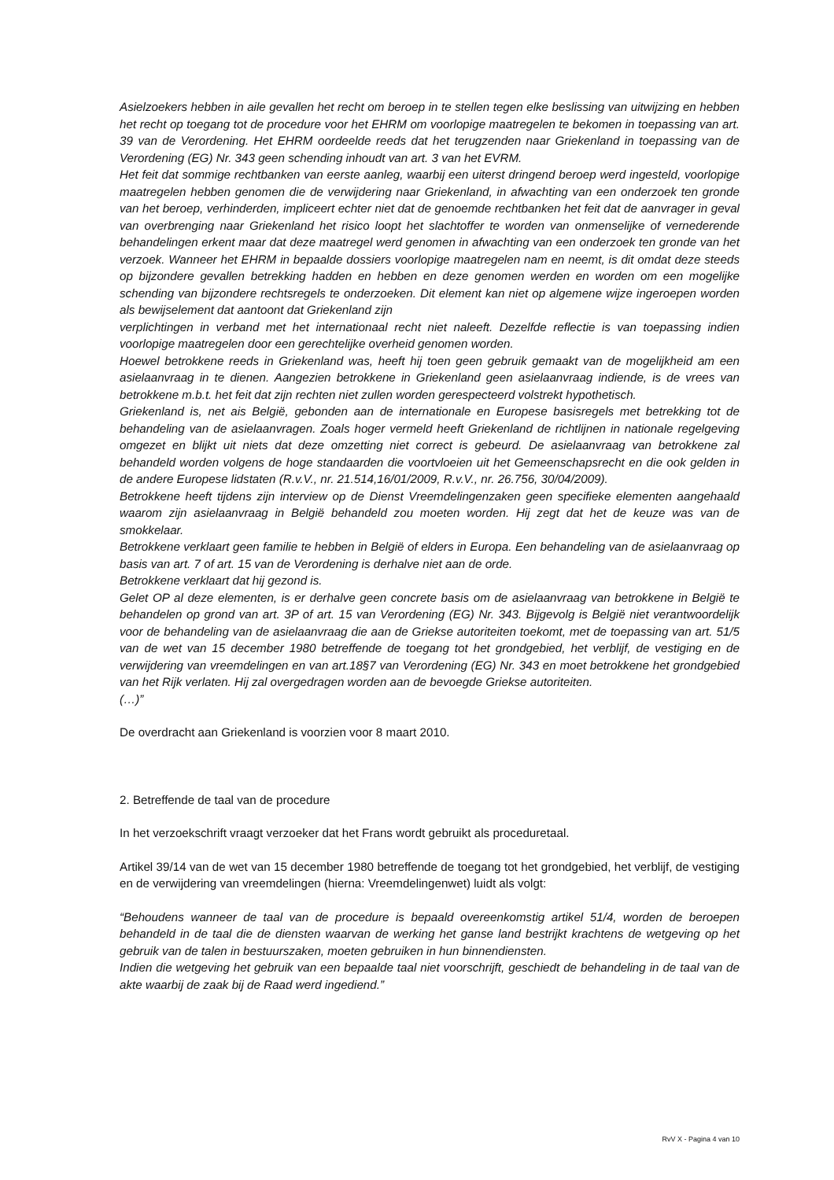Asielzoekers hebben in aile gevallen het recht om beroep in te stellen tegen elke beslissing van uitwijzing en hebben het recht op toegang tot de procedure voor het EHRM om voorlopige maatregelen te bekomen in toepassing van art. 39 van de Verordening. Het EHRM oordeelde reeds dat het terugzenden naar Griekenland in toepassing van de Verordening (EG) Nr. 343 geen schending inhoudt van art. 3 van het EVRM.
Het feit dat sommige rechtbanken van eerste aanleg, waarbij een uiterst dringend beroep werd ingesteld, voorlopige maatregelen hebben genomen die de verwijdering naar Griekenland, in afwachting van een onderzoek ten gronde van het beroep, verhinderden, impliceert echter niet dat de genoemde rechtbanken het feit dat de aanvrager in geval van overbrenging naar Griekenland het risico loopt het slachtoffer te worden van onmenselijke of vernederende behandelingen erkent maar dat deze maatregel werd genomen in afwachting van een onderzoek ten gronde van het verzoek. Wanneer het EHRM in bepaalde dossiers voorlopige maatregelen nam en neemt, is dit omdat deze steeds op bijzondere gevallen betrekking hadden en hebben en deze genomen werden en worden om een mogelijke schending van bijzondere rechtsregels te onderzoeken. Dit element kan niet op algemene wijze ingeroepen worden als bewijselement dat aantoont dat Griekenland zijn
verplichtingen in verband met het internationaal recht niet naleeft. Dezelfde reflectie is van toepassing indien voorlopige maatregelen door een gerechtelijke overheid genomen worden.
Hoewel betrokkene reeds in Griekenland was, heeft hij toen geen gebruik gemaakt van de mogelijkheid am een asielaanvraag in te dienen. Aangezien betrokkene in Griekenland geen asielaanvraag indiende, is de vrees van betrokkene m.b.t. het feit dat zijn rechten niet zullen worden gerespecteerd volstrekt hypothetisch.
Griekenland is, net ais België, gebonden aan de internationale en Europese basisregels met betrekking tot de behandeling van de asielaanvragen. Zoals hoger vermeld heeft Griekenland de richtlijnen in nationale regelgeving omgezet en blijkt uit niets dat deze omzetting niet correct is gebeurd. De asielaanvraag van betrokkene zal behandeld worden volgens de hoge standaarden die voortvloeien uit het Gemeenschapsrecht en die ook gelden in de andere Europese lidstaten (R.v.V., nr. 21.514,16/01/2009, R.v.V., nr. 26.756, 30/04/2009).
Betrokkene heeft tijdens zijn interview op de Dienst Vreemdelingenzaken geen specifieke elementen aangehaald waarom zijn asielaanvraag in België behandeld zou moeten worden. Hij zegt dat het de keuze was van de smokkelaar.
Betrokkene verklaart geen familie te hebben in België of elders in Europa. Een behandeling van de asielaanvraag op basis van art. 7 of art. 15 van de Verordening is derhalve niet aan de orde.
Betrokkene verklaart dat hij gezond is.
Gelet OP al deze elementen, is er derhalve geen concrete basis om de asielaanvraag van betrokkene in België te behandelen op grond van art. 3P of art. 15 van Verordening (EG) Nr. 343. Bijgevolg is België niet verantwoordelijk voor de behandeling van de asielaanvraag die aan de Griekse autoriteiten toekomt, met de toepassing van art. 51/5 van de wet van 15 december 1980 betreffende de toegang tot het grondgebied, het verblijf, de vestiging en de verwijdering van vreemdelingen en van art.18§7 van Verordening (EG) Nr. 343 en moet betrokkene het grondgebied van het Rijk verlaten. Hij zal overgedragen worden aan de bevoegde Griekse autoriteiten.
(…)”
De overdracht aan Griekenland is voorzien voor 8 maart 2010.
2. Betreffende de taal van de procedure
In het verzoekschrift vraagt verzoeker dat het Frans wordt gebruikt als proceduretaal.
Artikel 39/14 van de wet van 15 december 1980 betreffende de toegang tot het grondgebied, het verblijf, de vestiging en de verwijdering van vreemdelingen (hierna: Vreemdelingenwet) luidt als volgt:
“Behoudens wanneer de taal van de procedure is bepaald overeenkomstig artikel 51/4, worden de beroepen behandeld in de taal die de diensten waarvan de werking het ganse land bestrijkt krachtens de wetgeving op het gebruik van de talen in bestuurszaken, moeten gebruiken in hun binnendiensten.
Indien die wetgeving het gebruik van een bepaalde taal niet voorschrijft, geschiedt de behandeling in de taal van de akte waarbij de zaak bij de Raad werd ingediend.”
RvV X - Pagina 4 van 10